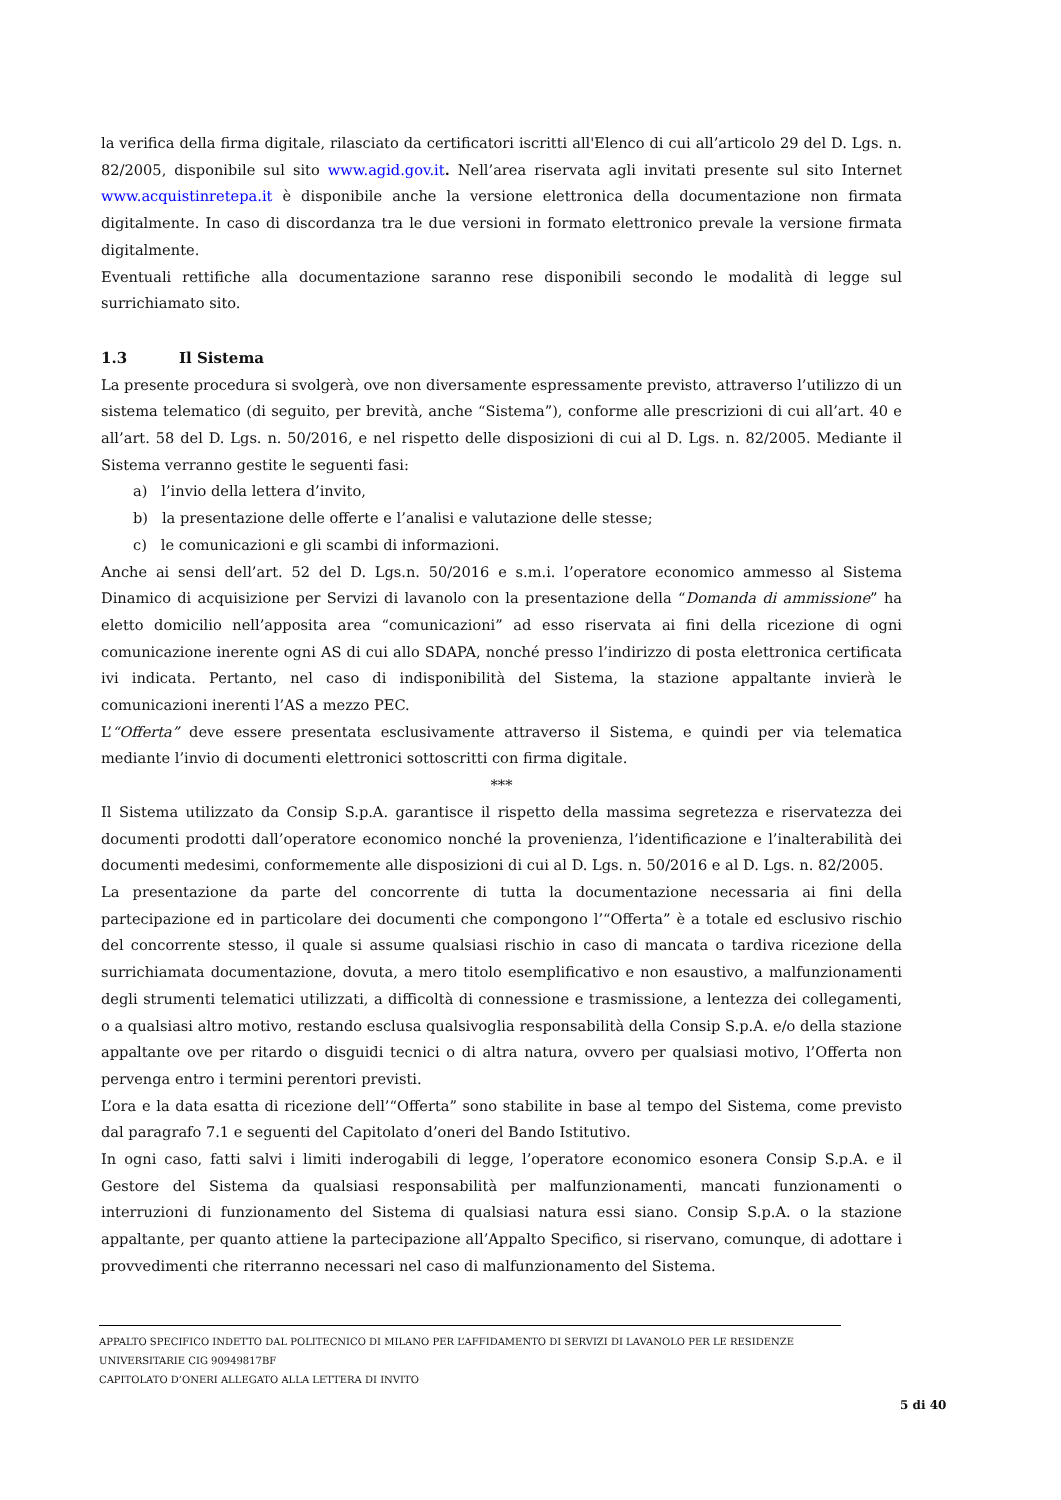la verifica della firma digitale, rilasciato da certificatori iscritti all'Elenco di cui all’articolo 29 del D. Lgs. n. 82/2005, disponibile sul sito www.agid.gov.it. Nell’area riservata agli invitati presente sul sito Internet www.acquistinretepa.it è disponibile anche la versione elettronica della documentazione non firmata digitalmente. In caso di discordanza tra le due versioni in formato elettronico prevale la versione firmata digitalmente.
Eventuali rettifiche alla documentazione saranno rese disponibili secondo le modalità di legge sul surrichiamato sito.
1.3 Il Sistema
La presente procedura si svolgerà, ove non diversamente espressamente previsto, attraverso l’utilizzo di un sistema telematico (di seguito, per brevità, anche “Sistema”), conforme alle prescrizioni di cui all’art. 40 e all’art. 58 del D. Lgs. n. 50/2016, e nel rispetto delle disposizioni di cui al D. Lgs. n. 82/2005. Mediante il Sistema verranno gestite le seguenti fasi:
a) l’invio della lettera d’invito,
b) la presentazione delle offerte e l’analisi e valutazione delle stesse;
c) le comunicazioni e gli scambi di informazioni.
Anche ai sensi dell’art. 52 del D. Lgs.n. 50/2016 e s.m.i. l’operatore economico ammesso al Sistema Dinamico di acquisizione per Servizi di lavanolo con la presentazione della “Domanda di ammissione” ha eletto domicilio nell’apposita area “comunicazioni” ad esso riservata ai fini della ricezione di ogni comunicazione inerente ogni AS di cui allo SDAPA, nonché presso l’indirizzo di posta elettronica certificata ivi indicata. Pertanto, nel caso di indisponibilità del Sistema, la stazione appaltante invierà le comunicazioni inerenti l’AS a mezzo PEC.
L’“Offerta” deve essere presentata esclusivamente attraverso il Sistema, e quindi per via telematica mediante l’invio di documenti elettronici sottoscritti con firma digitale.
***
Il Sistema utilizzato da Consip S.p.A. garantisce il rispetto della massima segretezza e riservatezza dei documenti prodotti dall’operatore economico nonché la provenienza, l’identificazione e l’inalterabilità dei documenti medesimi, conformemente alle disposizioni di cui al D. Lgs. n. 50/2016 e al D. Lgs. n. 82/2005.
La presentazione da parte del concorrente di tutta la documentazione necessaria ai fini della partecipazione ed in particolare dei documenti che compongono l’“Offerta” è a totale ed esclusivo rischio del concorrente stesso, il quale si assume qualsiasi rischio in caso di mancata o tardiva ricezione della surrichiamata documentazione, dovuta, a mero titolo esemplificativo e non esaustivo, a malfunzionamenti degli strumenti telematici utilizzati, a difficoltà di connessione e trasmissione, a lentezza dei collegamenti, o a qualsiasi altro motivo, restando esclusa qualsivoglia responsabilità della Consip S.p.A. e/o della stazione appaltante ove per ritardo o disguidi tecnici o di altra natura, ovvero per qualsiasi motivo, l’Offerta non pervenga entro i termini perentori previsti.
L’ora e la data esatta di ricezione dell’“Offerta” sono stabilite in base al tempo del Sistema, come previsto dal paragrafo 7.1 e seguenti del Capitolato d’oneri del Bando Istitutivo.
In ogni caso, fatti salvi i limiti inderogabili di legge, l’operatore economico esonera Consip S.p.A. e il Gestore del Sistema da qualsiasi responsabilità per malfunzionamenti, mancati funzionamenti o interruzioni di funzionamento del Sistema di qualsiasi natura essi siano. Consip S.p.A. o la stazione appaltante, per quanto attiene la partecipazione all’Appalto Specifico, si riservano, comunque, di adottare i provvedimenti che riterranno necessari nel caso di malfunzionamento del Sistema.
APPALTO SPECIFICO INDETTO DAL POLITECNICO DI MILANO PER L’AFFIDAMENTO DI SERVIZI DI LAVANOLO PER LE RESIDENZE UNIVERSITARIE CIG 90949817BF
CAPITOLATO D’ONERI ALLEGATO ALLA LETTERA DI INVITO
5 di 40